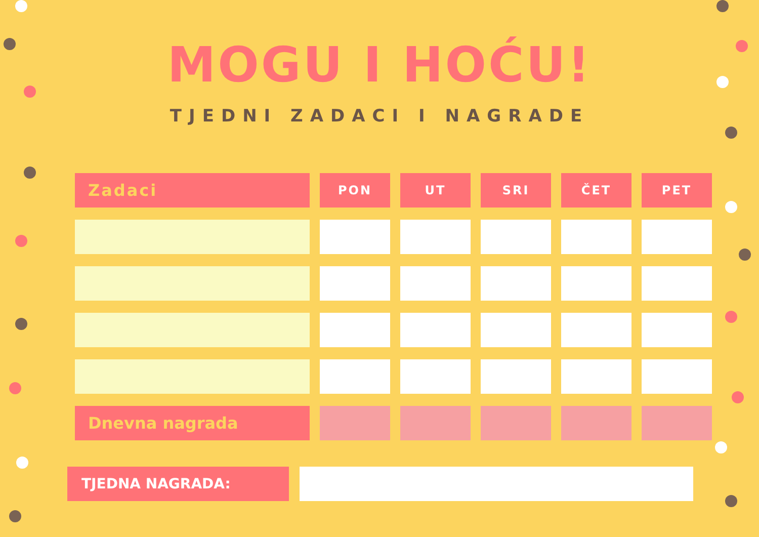MOGU I HOĆU!
TJEDNI ZADACI I NAGRADE
| Zadaci | PON | UT | SRI | ČET | PET |
| --- | --- | --- | --- | --- | --- |
| Dnevna nagrada | | | | | |
TJEDNA NAGRADA: